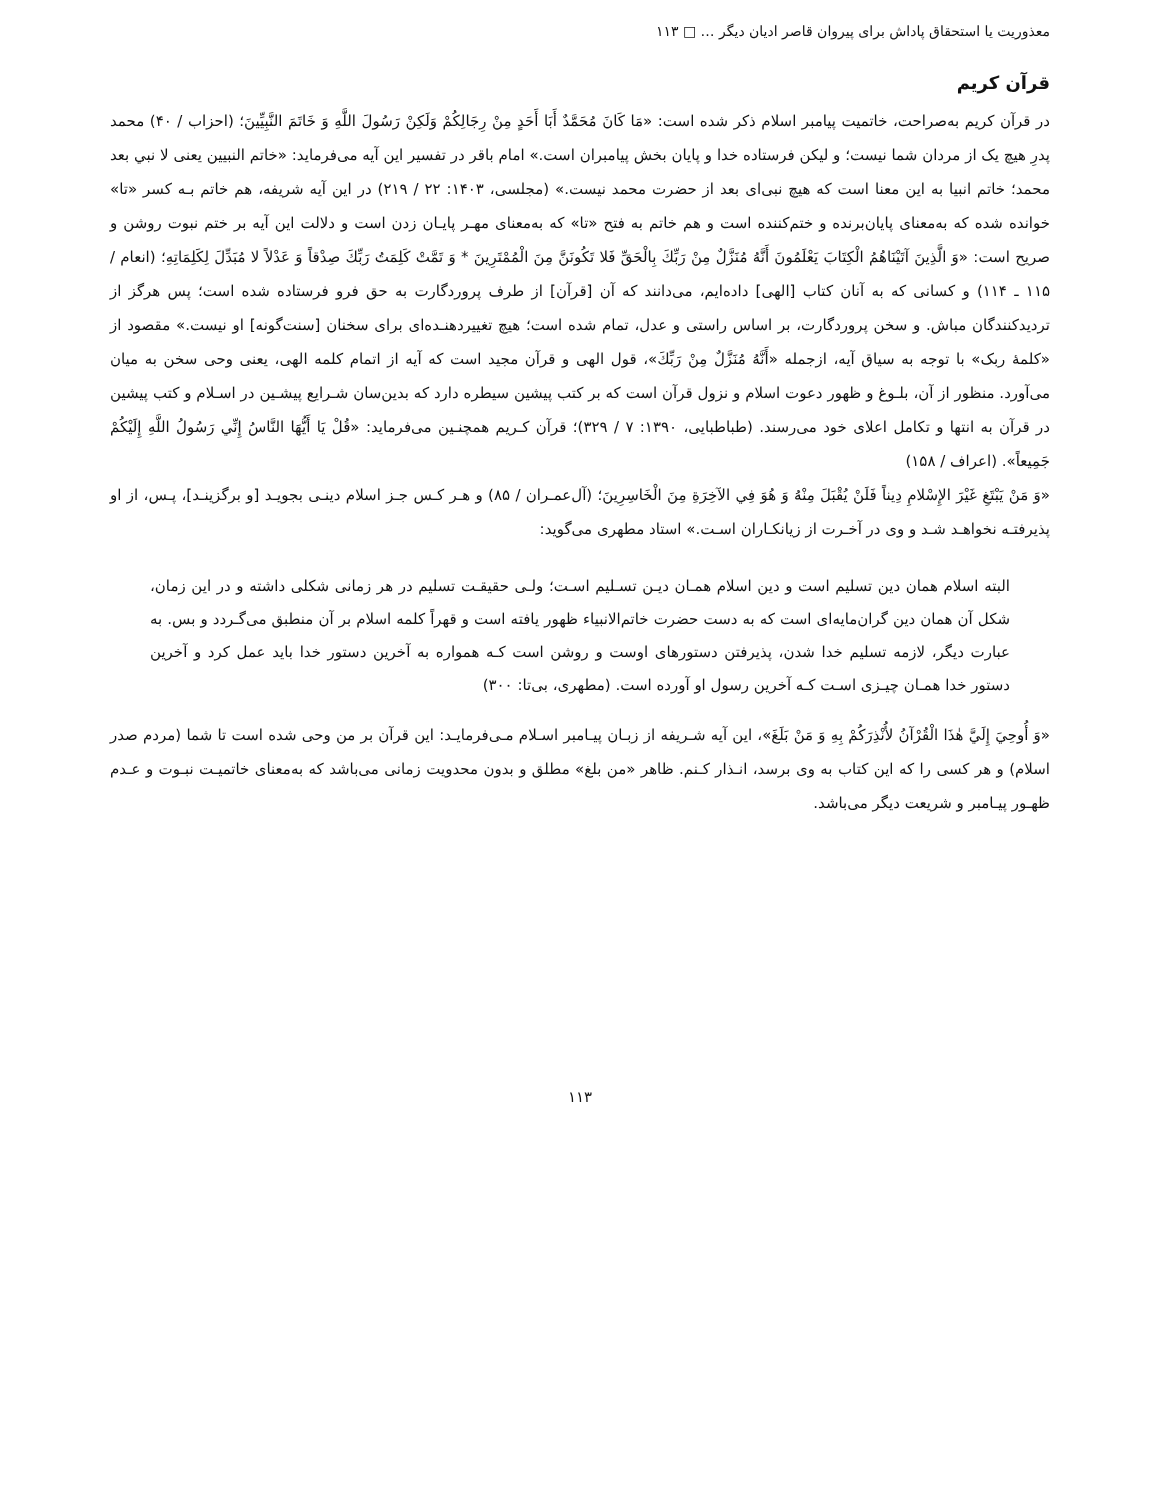معذوریت یا استحقاق پاداش برای پیروان قاصر ادیان دیگر … □ ۱۱۳
قرآن کریم
در قرآن کریم به‌صراحت، خاتمیت پیامبر اسلام ذکر شده است: «مَا كَانَ مُحَمَّدٌ أَبَا أَحَدٍ مِنْ رِجَالِكُمْ وَلَكِنْ رَسُولَ اللَّهِ وَ خَاتَمَ النَّبِيِّينَ؛ (احزاب / ۴۰) محمد پدرِ هیچ یک از مردان شما نیست؛ و لیکن فرستاده خدا و پایان بخش پیامبران است.» امام باقر در تفسیر این آیه می‌فرماید: «خاتم النبیین یعنی لا نبي بعد محمد؛ خاتم انبیا به این معنا است که هیچ نبی‌ای بعد از حضرت محمد نیست.» (مجلسی، ۱۴۰۳: ۲۲ / ۲۱۹) در این آیه شریفه، هم خاتم بـه کسر «تا» خوانده شده که به‌معنای پایان‌برنده و ختم‌کننده است و هم خاتم به فتح «تا» که به‌معنای مهـر پایـان زدن است و دلالت این آیه بر ختم نبوت روشن و صریح است: «وَ الَّذِينَ آتَيْنَاهُمُ الْكِتَابَ يَعْلَمُونَ أَنَّهُ مُنَزَّلٌ مِنْ رَبِّكَ بِالْحَقِّ فَلا تَكُونَنَّ مِنَ الْمُمْتَرِينَ * وَ تَمَّتْ كَلِمَتُ رَبِّكَ صِدْقاً وَ عَدْلاً لا مُبَدِّلَ لِكَلِمَاتِهِ؛ (انعام / ۱۱۵ ـ ۱۱۴) و کسانی که به آنان کتاب [الهی] داده‌ایم، می‌دانند که آن [قرآن] از طرف پروردگارت به حق فرو فرستاده شده است؛ پس هرگز از تردیدکنندگان مباش. و سخن پروردگارت، بر اساس راستی و عدل، تمام شده است؛ هیچ تغییردهنـده‌ای برای سخنان [سنت‌گونه] او نیست.» مقصود از «کلمهٔ ربک» با توجه به سیاق آیه، ازجمله «أَنَّهُ مُنَزَّلٌ مِنْ رَبِّكَ»، قول الهی و قرآن مجید است که آیه از اتمام کلمه الهی، یعنی وحی سخن به میان می‌آورد. منظور از آن، بلـوغ و ظهور دعوت اسلام و نزول قرآن است که بر کتب پیشین سیطره دارد که بدین‌سان شـرایع پیشـین در اسـلام و کتب پیشین در قرآن به انتها و تکامل اعلای خود می‌رسند. (طباطبایی، ۱۳۹۰: ۷ / ۳۲۹)؛ قرآن کـریم همچنـین می‌فرماید: «قُلْ يَا أَيُّهَا النَّاسُ إِنِّي رَسُولُ اللَّهِ إِلَيْكُمْ جَمِيعاً». (اعراف / ۱۵۸)
«وَ مَنْ يَبْتَغِ غَيْرَ الإِسْلامِ دِيناً فَلَنْ يُقْبَلَ مِنْهُ وَ هُوَ فِي الآخِرَةِ مِنَ الْخَاسِرِينَ؛ (آل‌عمـران / ۸۵) و هـر کـس جـز اسلام دینـی بجویـد [و برگزینـد]، پـس، از او پذیرفتـه نخواهـد شـد و وی در آخـرت از زیانکـاران اسـت.» استاد مطهری می‌گوید:
البته اسلام همان دین تسلیم است و دین اسلام همـان دیـن تسـلیم اسـت؛ ولـی حقیقـت تسلیم در هر زمانی شکلی داشته و در این زمان، شکل آن همان دین گران‌مایه‌ای است که به دست حضرت خاتم‌الانبیاء ظهور یافته است و قهراً کلمه اسلام بر آن منطبق می‌گـردد و بس. به عبارت دیگر، لازمه تسلیم خدا شدن، پذیرفتن دستورهای اوست و روشن است کـه همواره به آخرین دستور خدا باید عمل کرد و آخرین دستور خدا همـان چیـزی اسـت کـه آخرین رسول او آورده است. (مطهری، بی‌تا: ۳۰۰)
«وَ أُوحِيَ إِلَيَّ هٰذَا الْقُرْآنُ لأُنْذِرَكُمْ بِهِ وَ مَنْ بَلَغَ»، این آیه شـریفه از زبـان پیـامبر اسـلام مـی‌فرمایـد: این قرآن بر من وحی شده است تا شما (مردم صدر اسلام) و هر کسی را که این کتاب به وی برسد، انـذار کـنم. ظاهر «من بلغ» مطلق و بدون محدویت زمانی می‌باشد که به‌معنای خاتمیـت نبـوت و عـدم ظهـور پیـامبر و شریعت دیگر می‌باشد.
۱۱۳